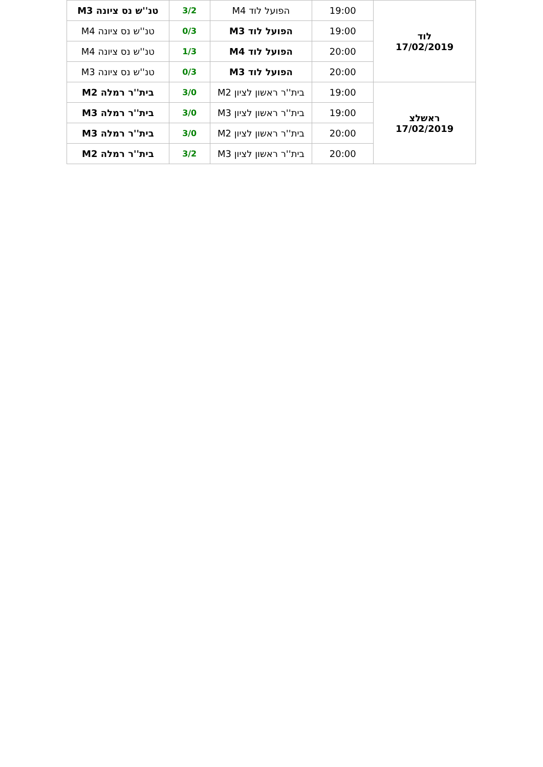| לוד 17/02/2019 | 19:00 | הפועל לוד M4 | 3/2 | טנ''ש נס ציונה M3 |
| | 19:00 | הפועל לוד M3 | 0/3 | טנ''ש נס ציונה M4 |
| | 20:00 | הפועל לוד M4 | 1/3 | טנ''ש נס ציונה M4 |
| | 20:00 | הפועל לוד M3 | 0/3 | טנ''ש נס ציונה M3 |
| ראשלצ 17/02/2019 | 19:00 | בית''ר ראשון לציון M2 | 3/0 | בית''ר רמלה M2 |
| | 19:00 | בית''ר ראשון לציון M3 | 3/0 | בית''ר רמלה M3 |
| | 20:00 | בית''ר ראשון לציון M2 | 3/0 | בית''ר רמלה M3 |
| | 20:00 | בית''ר ראשון לציון M3 | 3/2 | בית''ר רמלה M2 |